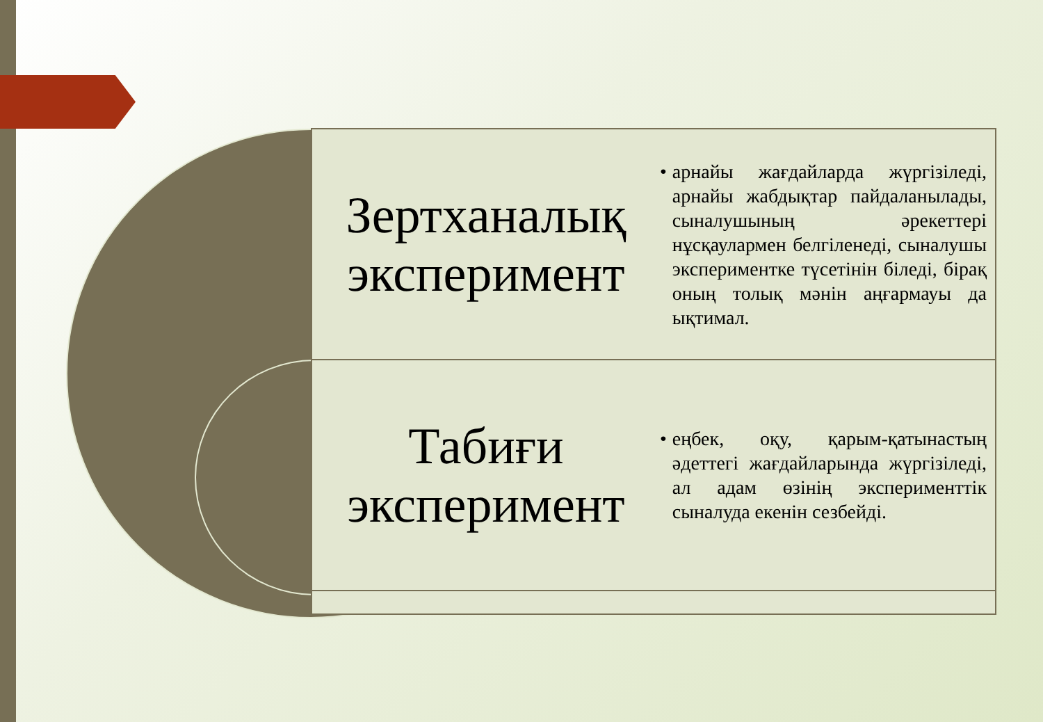Зертханалық эксперимент
• арнайы жағдайларда жүргізіледі, арнайы жабдықтар пайдаланылады, сыналушының әрекеттері нұсқаулармен белгіленеді, сыналушы экспериментке түсетінін біледі, бірақ оның толық мәнін аңғармауы да ықтимал.
Табиғи эксперимент
• еңбек, оқу, қарым-қатынастың әдеттегі жағдайларында жүргізіледі, ал адам өзінің эксперименттік сыналуда екенін сезбейді.